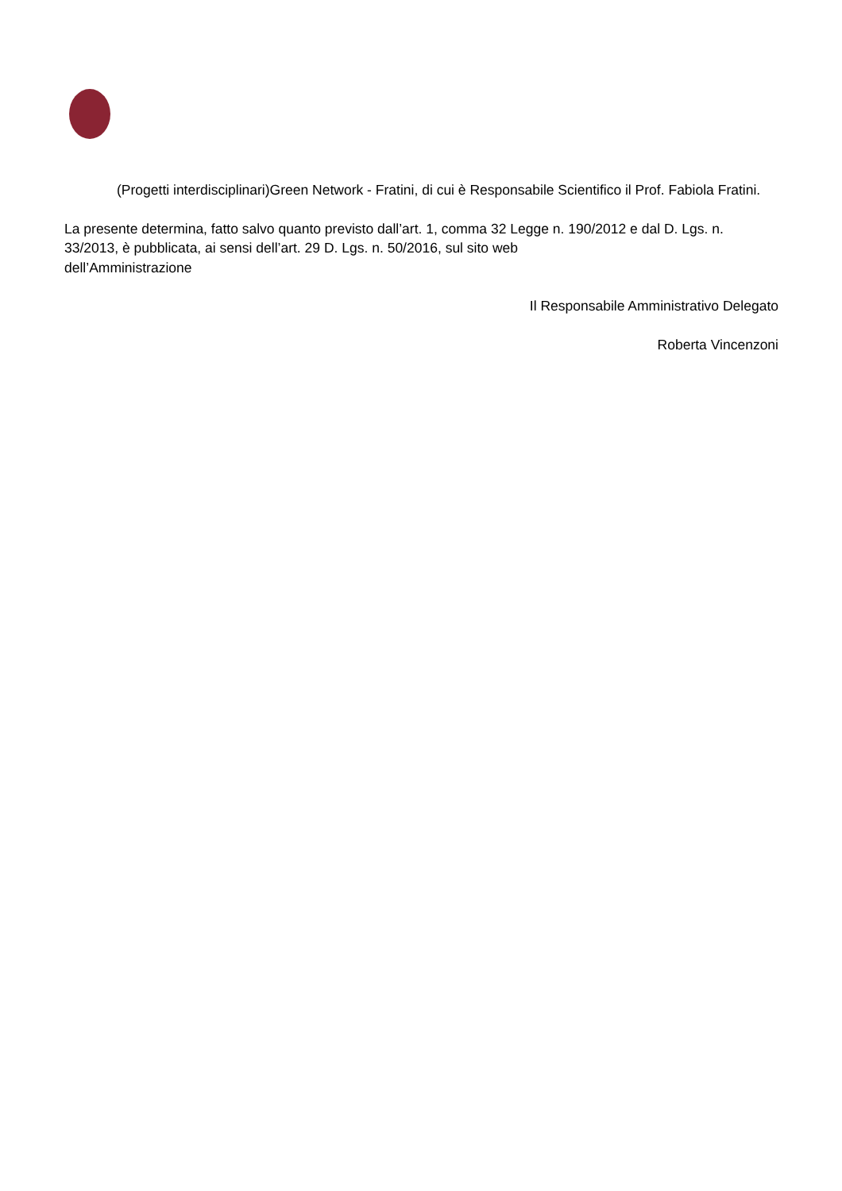(Progetti interdisciplinari)Green Network - Fratini, di cui è Responsabile Scientifico il Prof. Fabiola Fratini.
La presente determina, fatto salvo quanto previsto dall’art. 1, comma 32 Legge n. 190/2012 e dal D. Lgs. n. 33/2013, è pubblicata, ai sensi dell’art. 29 D. Lgs. n. 50/2016, sul sito web
dell’Amministrazione
Il Responsabile Amministrativo Delegato
Roberta Vincenzoni